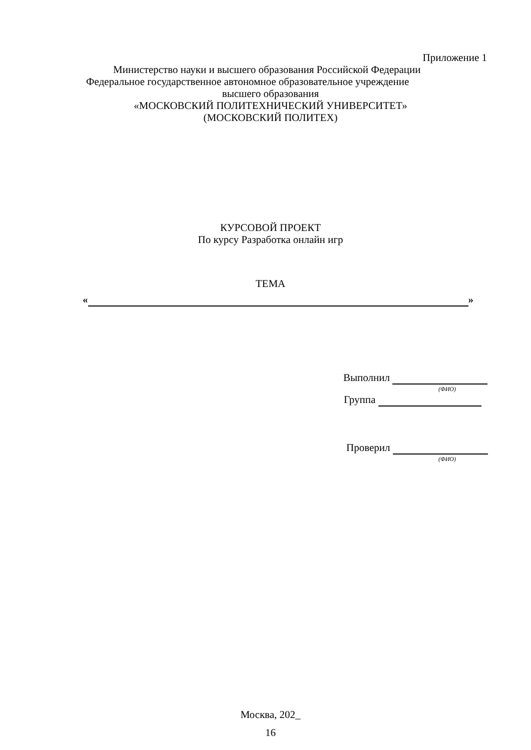Приложение 1
Министерство науки и высшего образования Российской Федерации
Федеральное государственное автономное образовательное учреждение
высшего образования
«МОСКОВСКИЙ ПОЛИТЕХНИЧЕСКИЙ УНИВЕРСИТЕТ»
(МОСКОВСКИЙ ПОЛИТЕХ)
КУРСОВОЙ ПРОЕКТ
По курсу Разработка онлайн игр
ТЕМА
« »
Выполнил
(ФИО)
Группа
Проверил
(ФИО)
Москва, 202_
16